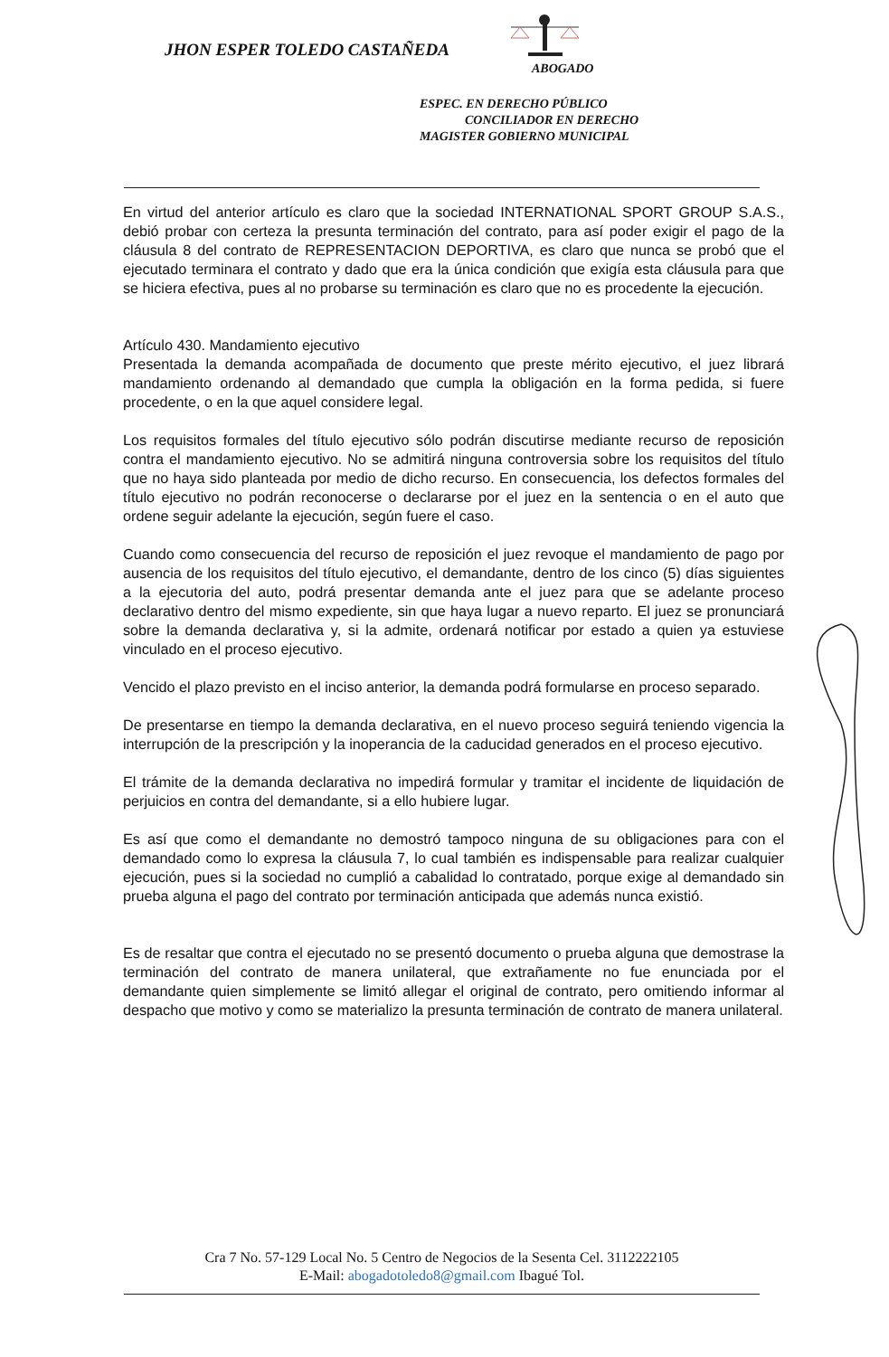JHON ESPER TOLEDO CASTAÑEDA
ABOGADO
ESPEC. EN DERECHO PÚBLICO
CONCILIADOR EN DERECHO
MAGISTER GOBIERNO MUNICIPAL
En virtud del anterior artículo es claro que la sociedad INTERNATIONAL SPORT GROUP S.A.S., debió probar con certeza la presunta terminación del contrato, para así poder exigir el pago de la cláusula 8 del contrato de REPRESENTACION DEPORTIVA, es claro que nunca se probó que el ejecutado terminara el contrato y dado que era la única condición que exigía esta cláusula para que se hiciera efectiva, pues al no probarse su terminación es claro que no es procedente la ejecución.
Artículo 430. Mandamiento ejecutivo
Presentada la demanda acompañada de documento que preste mérito ejecutivo, el juez librará mandamiento ordenando al demandado que cumpla la obligación en la forma pedida, si fuere procedente, o en la que aquel considere legal.
Los requisitos formales del título ejecutivo sólo podrán discutirse mediante recurso de reposición contra el mandamiento ejecutivo. No se admitirá ninguna controversia sobre los requisitos del título que no haya sido planteada por medio de dicho recurso. En consecuencia, los defectos formales del título ejecutivo no podrán reconocerse o declararse por el juez en la sentencia o en el auto que ordene seguir adelante la ejecución, según fuere el caso.
Cuando como consecuencia del recurso de reposición el juez revoque el mandamiento de pago por ausencia de los requisitos del título ejecutivo, el demandante, dentro de los cinco (5) días siguientes a la ejecutoria del auto, podrá presentar demanda ante el juez para que se adelante proceso declarativo dentro del mismo expediente, sin que haya lugar a nuevo reparto. El juez se pronunciará sobre la demanda declarativa y, si la admite, ordenará notificar por estado a quien ya estuviese vinculado en el proceso ejecutivo.
Vencido el plazo previsto en el inciso anterior, la demanda podrá formularse en proceso separado.
De presentarse en tiempo la demanda declarativa, en el nuevo proceso seguirá teniendo vigencia la interrupción de la prescripción y la inoperancia de la caducidad generados en el proceso ejecutivo.
El trámite de la demanda declarativa no impedirá formular y tramitar el incidente de liquidación de perjuicios en contra del demandante, si a ello hubiere lugar.
Es así que como el demandante no demostró tampoco ninguna de su obligaciones para con el demandado como lo expresa la cláusula 7, lo cual también es indispensable para realizar cualquier ejecución, pues si la sociedad no cumplió a cabalidad lo contratado, porque exige al demandado sin prueba alguna el pago del contrato por terminación anticipada que además nunca existió.
Es de resaltar que contra el ejecutado no se presentó documento o prueba alguna que demostrase la terminación del contrato de manera unilateral, que extrañamente no fue enunciada por el demandante quien simplemente se limitó allegar el original de contrato, pero omitiendo informar al despacho que motivo y como se materializo la presunta terminación de contrato de manera unilateral.
Cra 7 No. 57-129 Local No. 5 Centro de Negocios de la Sesenta Cel. 3112222105
E-Mail: abogadotoledo8@gmail.com Ibagué Tol.